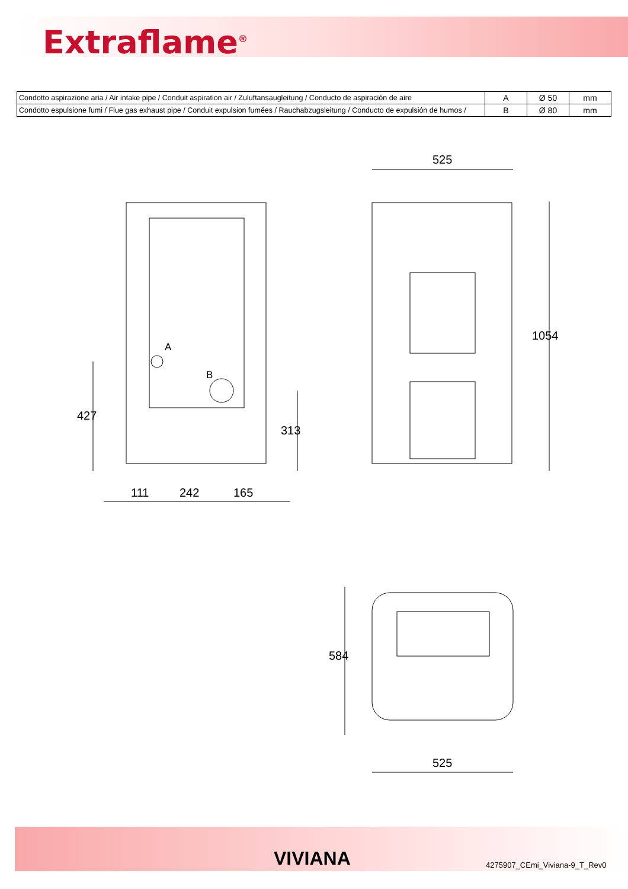Extraflame<sup>®</sup>
| Condotto aspirazione aria / Air intake pipe / Conduit aspiration air / Zuluftansaugleitung / Conducto de aspiración de aire | A | Ø 50 | mm |
| Condotto espulsione fumi / Flue gas exhaust pipe / Conduit expulsion fumées / Rauchabzugsleitung / Conducto de expulsión de humos / | B | Ø 80 | mm |
525
1054
A
B
427
313
111 242 165
584
525
VIVIANA 4275907_CEmi_Viviana-9_T_Rev0